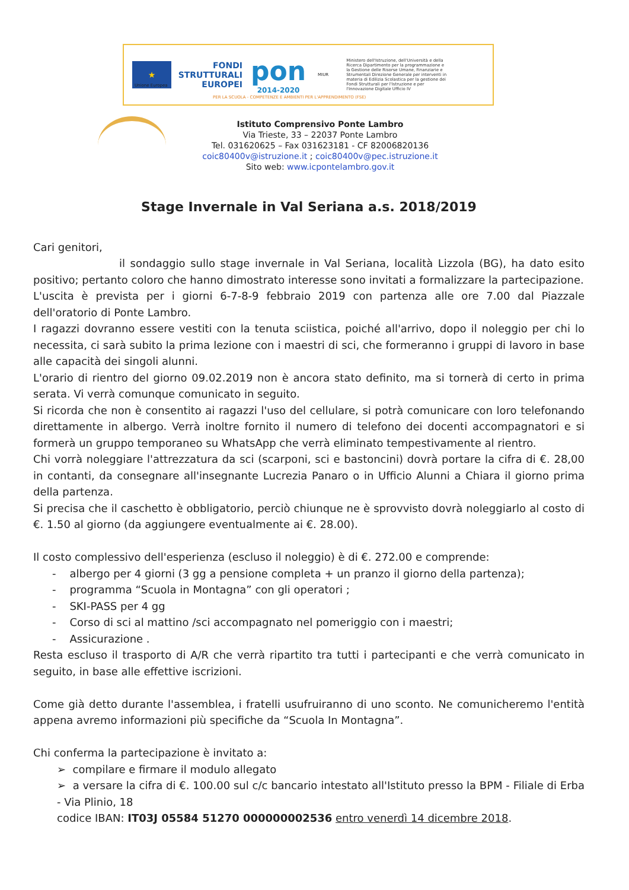★
Unione Europea
FONDI
STRUTTURALI
EUROPEI
pon
2014-2020
MIUR
Ministero dell'Istruzione, dell'Università e della Ricerca Dipartimento per la programmazione e la Gestione delle Risorse Umane, Finanziarie e Strumentali Direzione Generale per interventi in materia di Edilizia Scolastica per la gestione dei Fondi Strutturali per l'Istruzione e per l'Innovazione Digitale Ufficio IV
PER LA SCUOLA - COMPETENZE E AMBIENTI PER L'APPRENDIMENTO (FSE)
Istituto Comprensivo Ponte Lambro
Via Trieste, 33 – 22037 Ponte Lambro
Tel. 031620625 – Fax 031623181 - CF 82006820136
coic80400v@istruzione.it ; coic80400v@pec.istruzione.it
Sito web: www.icpontelambro.gov.it
Stage Invernale in Val Seriana a.s. 2018/2019
Cari genitori,
il sondaggio sullo stage invernale in Val Seriana, località Lizzola (BG), ha dato esito positivo; pertanto coloro che hanno dimostrato interesse sono invitati a formalizzare la partecipazione.
L'uscita è prevista per i giorni 6-7-8-9 febbraio 2019 con partenza alle ore 7.00 dal Piazzale dell'oratorio di Ponte Lambro.
I ragazzi dovranno essere vestiti con la tenuta sciistica, poiché all'arrivo, dopo il noleggio per chi lo necessita, ci sarà subito la prima lezione con i maestri di sci, che formeranno i gruppi di lavoro in base alle capacità dei singoli alunni.
L'orario di rientro del giorno 09.02.2019 non è ancora stato definito, ma si tornerà di certo in prima serata. Vi verrà comunque comunicato in seguito.
Si ricorda che non è consentito ai ragazzi l'uso del cellulare, si potrà comunicare con loro telefonando direttamente in albergo. Verrà inoltre fornito il numero di telefono dei docenti accompagnatori e si formerà un gruppo temporaneo su WhatsApp che verrà eliminato tempestivamente al rientro.
Chi vorrà noleggiare l'attrezzatura da sci (scarponi, sci e bastoncini) dovrà portare la cifra di €. 28,00 in contanti, da consegnare all'insegnante Lucrezia Panaro o in Ufficio Alunni a Chiara il giorno prima della partenza.
Si precisa che il caschetto è obbligatorio, perciò chiunque ne è sprovvisto dovrà noleggiarlo al costo di €. 1.50 al giorno (da aggiungere eventualmente ai €. 28.00).
Il costo complessivo dell'esperienza (escluso il noleggio) è di €. 272.00 e comprende:
- albergo per 4 giorni (3 gg a pensione completa + un pranzo il giorno della partenza);
- programma “Scuola in Montagna” con gli operatori ;
- SKI-PASS per 4 gg
- Corso di sci al mattino /sci accompagnato nel pomeriggio con i maestri;
- Assicurazione .
Resta escluso il trasporto di A/R che verrà ripartito tra tutti i partecipanti e che verrà comunicato in seguito, in base alle effettive iscrizioni.
Come già detto durante l'assemblea, i fratelli usufruiranno di uno sconto. Ne comunicheremo l'entità appena avremo informazioni più specifiche da “Scuola In Montagna”.
Chi conferma la partecipazione è invitato a:
➢ compilare e firmare il modulo allegato
➢ a versare la cifra di €. 100.00 sul c/c bancario intestato all'Istituto presso la BPM - Filiale di Erba - Via Plinio, 18
codice IBAN: IT03J 05584 51270 000000002536 entro venerdì 14 dicembre 2018.